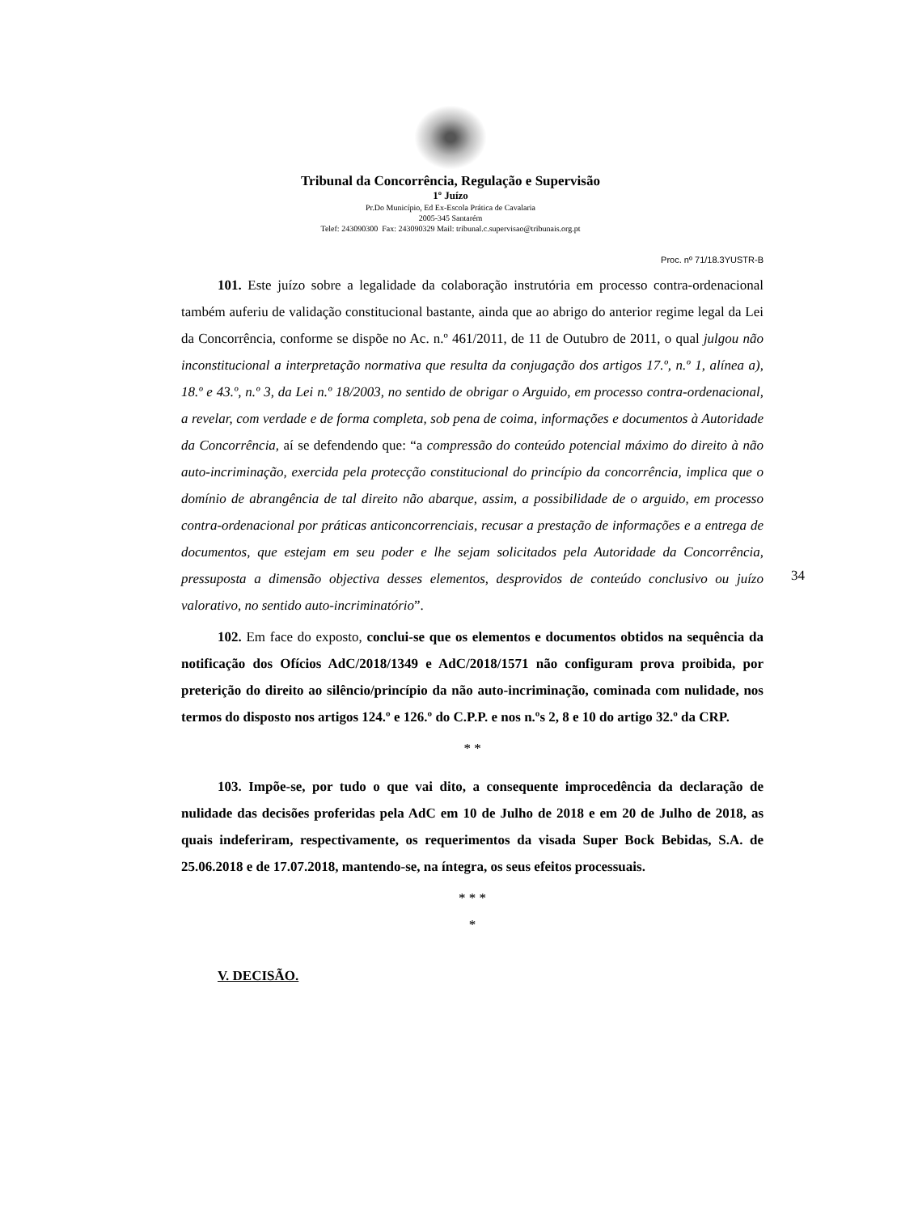Tribunal da Concorrência, Regulação e Supervisão
1º Juízo
Pr.Do Município, Ed Ex-Escola Prática de Cavalaria
2005-345 Santarém
Telef: 243090300 Fax: 243090329 Mail: tribunal.c.supervisao@tribunais.org.pt
Proc. nº 71/18.3YUSTR-B
101. Este juízo sobre a legalidade da colaboração instrutória em processo contra-ordenacional também auferiu de validação constitucional bastante, ainda que ao abrigo do anterior regime legal da Lei da Concorrência, conforme se dispõe no Ac. n.º 461/2011, de 11 de Outubro de 2011, o qual julgou não inconstitucional a interpretação normativa que resulta da conjugação dos artigos 17.º, n.º 1, alínea a), 18.º e 43.º, n.º 3, da Lei n.º 18/2003, no sentido de obrigar o Arguido, em processo contra-ordenacional, a revelar, com verdade e de forma completa, sob pena de coima, informações e documentos à Autoridade da Concorrência, aí se defendendo que: “a compressão do conteúdo potencial máximo do direito à não auto-incriminação, exercida pela protecção constitucional do princípio da concorrência, implica que o domínio de abrangência de tal direito não abarque, assim, a possibilidade de o arguido, em processo contra-ordenacional por práticas anticoncorrenciais, recusar a prestação de informações e a entrega de documentos, que estejam em seu poder e lhe sejam solicitados pela Autoridade da Concorrência, pressuposta a dimensão objectiva desses elementos, desprovidos de conteúdo conclusivo ou juízo valorativo, no sentido auto-incriminatório”.
102. Em face do exposto, conclui-se que os elementos e documentos obtidos na sequência da notificação dos Ofícios AdC/2018/1349 e AdC/2018/1571 não configuram prova proibida, por preterição do direito ao silêncio/princípio da não auto-incriminação, cominada com nulidade, nos termos do disposto nos artigos 124.º e 126.º do C.P.P. e nos n.ºs 2, 8 e 10 do artigo 32.º da CRP.
* *
103. Impõe-se, por tudo o que vai dito, a consequente improcedência da declaração de nulidade das decisões proferidas pela AdC em 10 de Julho de 2018 e em 20 de Julho de 2018, as quais indeferiram, respectivamente, os requerimentos da visada Super Bock Bebidas, S.A. de 25.06.2018 e de 17.07.2018, mantendo-se, na íntegra, os seus efeitos processuais.
* * *
*
V. DECISÃO.
34